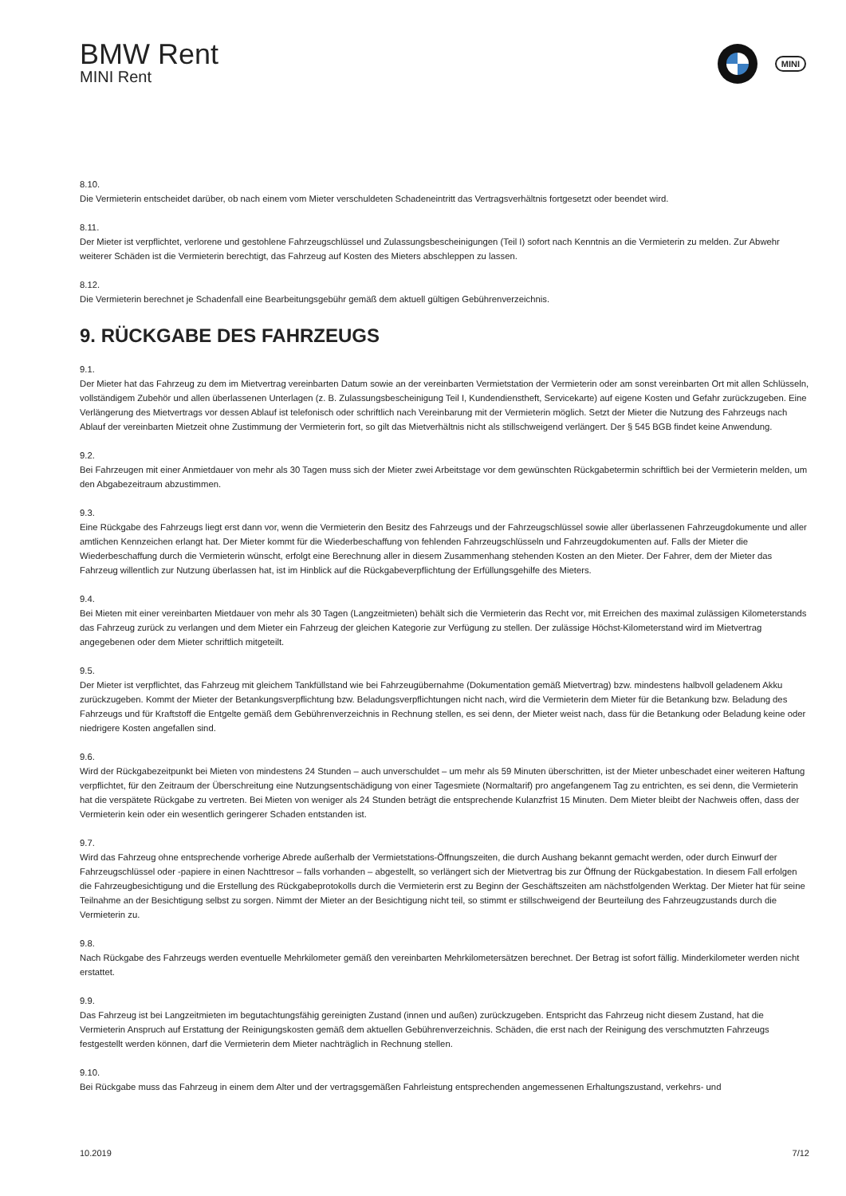BMW Rent
MINI Rent
MINI
8.10.
Die Vermieterin entscheidet darüber, ob nach einem vom Mieter verschuldeten Schadeneintritt das Vertragsverhältnis fortgesetzt oder beendet wird.
8.11.
Der Mieter ist verpflichtet, verlorene und gestohlene Fahrzeugschlüssel und Zulassungsbescheinigungen (Teil I) sofort nach Kenntnis an die Vermieterin zu melden. Zur Abwehr weiterer Schäden ist die Vermieterin berechtigt, das Fahrzeug auf Kosten des Mieters abschleppen zu lassen.
8.12.
Die Vermieterin berechnet je Schadenfall eine Bearbeitungsgebühr gemäß dem aktuell gültigen Gebührenverzeichnis.
9. RÜCKGABE DES FAHRZEUGS
9.1.
Der Mieter hat das Fahrzeug zu dem im Mietvertrag vereinbarten Datum sowie an der vereinbarten Vermietstation der Vermieterin oder am sonst vereinbarten Ort mit allen Schlüsseln, vollständigem Zubehör und allen überlassenen Unterlagen (z. B. Zulassungsbescheinigung Teil I, Kundendienstheft, Servicekarte) auf eigene Kosten und Gefahr zurückzugeben. Eine Verlängerung des Mietvertrags vor dessen Ablauf ist telefonisch oder schriftlich nach Vereinbarung mit der Vermieterin möglich. Setzt der Mieter die Nutzung des Fahrzeugs nach Ablauf der vereinbarten Mietzeit ohne Zustimmung der Vermieterin fort, so gilt das Mietverhältnis nicht als stillschweigend verlängert. Der § 545 BGB findet keine Anwendung.
9.2.
Bei Fahrzeugen mit einer Anmietdauer von mehr als 30 Tagen muss sich der Mieter zwei Arbeitstage vor dem gewünschten Rückgabetermin schriftlich bei der Vermieterin melden, um den Abgabezeitraum abzustimmen.
9.3.
Eine Rückgabe des Fahrzeugs liegt erst dann vor, wenn die Vermieterin den Besitz des Fahrzeugs und der Fahrzeugschlüssel sowie aller überlassenen Fahrzeugdokumente und aller amtlichen Kennzeichen erlangt hat. Der Mieter kommt für die Wiederbeschaffung von fehlenden Fahrzeugschlüsseln und Fahrzeugdokumenten auf. Falls der Mieter die Wiederbeschaffung durch die Vermieterin wünscht, erfolgt eine Berechnung aller in diesem Zusammenhang stehenden Kosten an den Mieter. Der Fahrer, dem der Mieter das Fahrzeug willentlich zur Nutzung überlassen hat, ist im Hinblick auf die Rückgabeverpflichtung der Erfüllungsgehilfe des Mieters.
9.4.
Bei Mieten mit einer vereinbarten Mietdauer von mehr als 30 Tagen (Langzeitmieten) behält sich die Vermieterin das Recht vor, mit Erreichen des maximal zulässigen Kilometerstands das Fahrzeug zurück zu verlangen und dem Mieter ein Fahrzeug der gleichen Kategorie zur Verfügung zu stellen. Der zulässige Höchst-Kilometerstand wird im Mietvertrag angegebenen oder dem Mieter schriftlich mitgeteilt.
9.5.
Der Mieter ist verpflichtet, das Fahrzeug mit gleichem Tankfüllstand wie bei Fahrzeugübernahme (Dokumentation gemäß Mietvertrag) bzw. mindestens halbvoll geladenem Akku zurückzugeben. Kommt der Mieter der Betankungsverpflichtung bzw. Beladungsverpflichtungen nicht nach, wird die Vermieterin dem Mieter für die Betankung bzw. Beladung des Fahrzeugs und für Kraftstoff die Entgelte gemäß dem Gebührenverzeichnis in Rechnung stellen, es sei denn, der Mieter weist nach, dass für die Betankung oder Beladung keine oder niedrigere Kosten angefallen sind.
9.6.
Wird der Rückgabezeitpunkt bei Mieten von mindestens 24 Stunden – auch unverschuldet – um mehr als 59 Minuten überschritten, ist der Mieter unbeschadet einer weiteren Haftung verpflichtet, für den Zeitraum der Überschreitung eine Nutzungsentschädigung von einer Tagesmiete (Normaltarif) pro angefangenem Tag zu entrichten, es sei denn, die Vermieterin hat die verspätete Rückgabe zu vertreten. Bei Mieten von weniger als 24 Stunden beträgt die entsprechende Kulanzfrist 15 Minuten. Dem Mieter bleibt der Nachweis offen, dass der Vermieterin kein oder ein wesentlich geringerer Schaden entstanden ist.
9.7.
Wird das Fahrzeug ohne entsprechende vorherige Abrede außerhalb der Vermietstations-Öffnungszeiten, die durch Aushang bekannt gemacht werden, oder durch Einwurf der Fahrzeugschlüssel oder -papiere in einen Nachttresor – falls vorhanden – abgestellt, so verlängert sich der Mietvertrag bis zur Öffnung der Rückgabestation. In diesem Fall erfolgen die Fahrzeugbesichtigung und die Erstellung des Rückgabeprotokolls durch die Vermieterin erst zu Beginn der Geschäftszeiten am nächstfolgenden Werktag. Der Mieter hat für seine Teilnahme an der Besichtigung selbst zu sorgen. Nimmt der Mieter an der Besichtigung nicht teil, so stimmt er stillschweigend der Beurteilung des Fahrzeugzustands durch die Vermieterin zu.
9.8.
Nach Rückgabe des Fahrzeugs werden eventuelle Mehrkilometer gemäß den vereinbarten Mehrkilometersätzen berechnet. Der Betrag ist sofort fällig. Minderkilometer werden nicht erstattet.
9.9.
Das Fahrzeug ist bei Langzeitmieten im begutachtungsfähig gereinigten Zustand (innen und außen) zurückzugeben. Entspricht das Fahrzeug nicht diesem Zustand, hat die Vermieterin Anspruch auf Erstattung der Reinigungskosten gemäß dem aktuellen Gebührenverzeichnis. Schäden, die erst nach der Reinigung des verschmutzten Fahrzeugs festgestellt werden können, darf die Vermieterin dem Mieter nachträglich in Rechnung stellen.
9.10.
Bei Rückgabe muss das Fahrzeug in einem dem Alter und der vertragsgemäßen Fahrleistung entsprechenden angemessenen Erhaltungszustand, verkehrs- und
10.2019 7/12